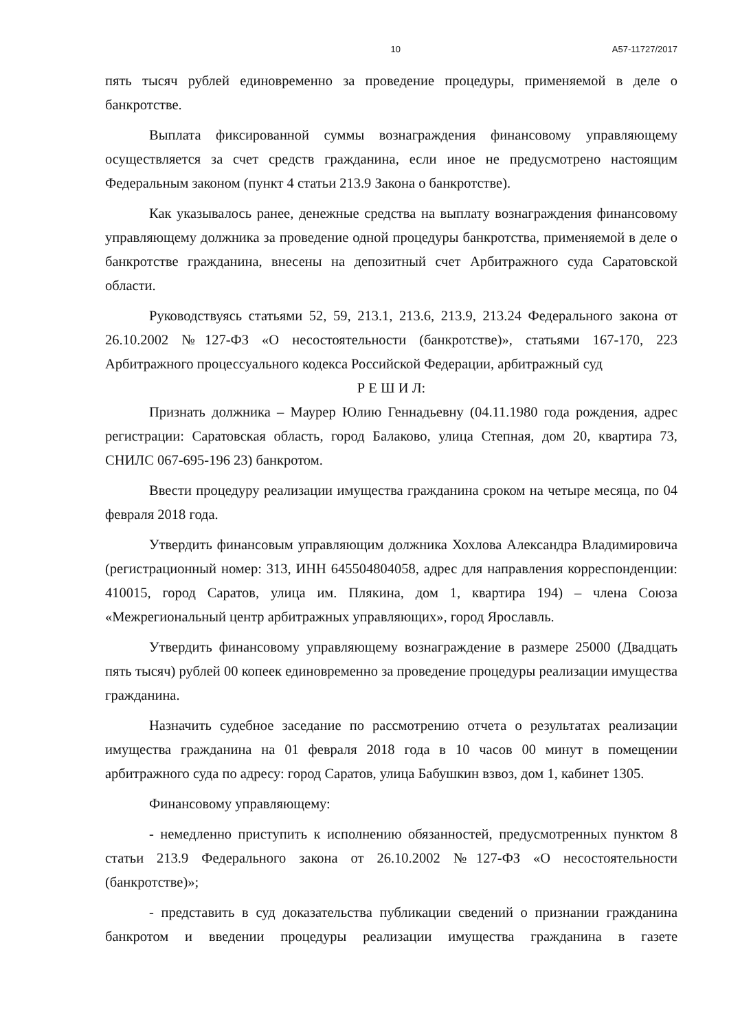10 А57-11727/2017
пять тысяч рублей единовременно за проведение процедуры, применяемой в деле о банкротстве.
Выплата фиксированной суммы вознаграждения финансовому управляющему осуществляется за счет средств гражданина, если иное не предусмотрено настоящим Федеральным законом (пункт 4 статьи 213.9 Закона о банкротстве).
Как указывалось ранее, денежные средства на выплату вознаграждения финансовому управляющему должника за проведение одной процедуры банкротства, применяемой в деле о банкротстве гражданина, внесены на депозитный счет Арбитражного суда Саратовской области.
Руководствуясь статьями 52, 59, 213.1, 213.6, 213.9, 213.24 Федерального закона от 26.10.2002 №127-ФЗ «О несостоятельности (банкротстве)», статьями 167-170, 223 Арбитражного процессуального кодекса Российской Федерации, арбитражный суд
Р Е Ш И Л:
Признать должника – Маурер Юлию Геннадьевну (04.11.1980 года рождения, адрес регистрации: Саратовская область, город Балаково, улица Степная, дом 20, квартира 73, СНИЛС 067-695-196 23) банкротом.
Ввести процедуру реализации имущества гражданина сроком на четыре месяца, по 04 февраля 2018 года.
Утвердить финансовым управляющим должника Хохлова Александра Владимировича (регистрационный номер: 313, ИНН 645504804058, адрес для направления корреспонденции: 410015, город Саратов, улица им. Плякина, дом 1, квартира 194) – члена Союза «Межрегиональный центр арбитражных управляющих», город Ярославль.
Утвердить финансовому управляющему вознаграждение в размере 25000 (Двадцать пять тысяч) рублей 00 копеек единовременно за проведение процедуры реализации имущества гражданина.
Назначить судебное заседание по рассмотрению отчета о результатах реализации имущества гражданина на 01 февраля 2018 года в 10 часов 00 минут в помещении арбитражного суда по адресу: город Саратов, улица Бабушкин взвоз, дом 1, кабинет 1305.
Финансовому управляющему:
- немедленно приступить к исполнению обязанностей, предусмотренных пунктом 8 статьи 213.9 Федерального закона от 26.10.2002 №127-ФЗ «О несостоятельности (банкротстве)»;
- представить в суд доказательства публикации сведений о признании гражданина банкротом и введении процедуры реализации имущества гражданина в газете